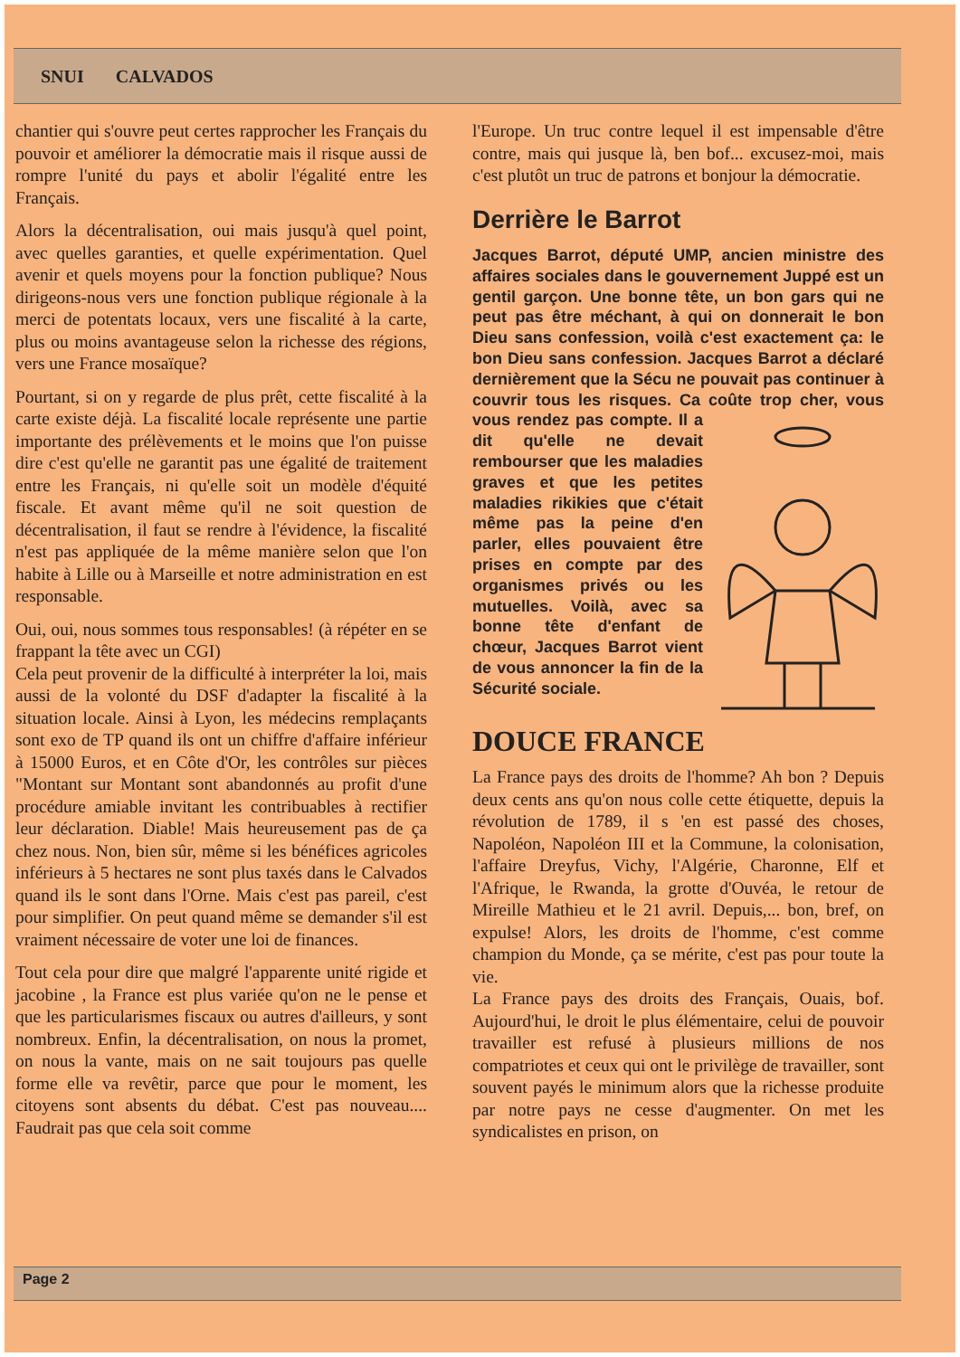SNUI CALVADOS
chantier qui s'ouvre peut certes rapprocher les Français du pouvoir et améliorer la démocratie mais il risque aussi de rompre l'unité du pays et abolir l'égalité entre les Français.
Alors la décentralisation, oui mais jusqu'à quel point, avec quelles garanties, et quelle expérimentation. Quel avenir et quels moyens pour la fonction publique? Nous dirigeons-nous vers une fonction publique régionale à la merci de potentats locaux, vers une fiscalité à la carte, plus ou moins avantageuse selon la richesse des régions, vers une France mosaïque?
Pourtant, si on y regarde de plus prêt, cette fiscalité à la carte existe déjà. La fiscalité locale représente une partie importante des prélèvements et le moins que l'on puisse dire c'est qu'elle ne garantit pas une égalité de traitement entre les Français, ni qu'elle soit un modèle d'équité fiscale. Et avant même qu'il ne soit question de décentralisation, il faut se rendre à l'évidence, la fiscalité n'est pas appliquée de la même manière selon que l'on habite à Lille ou à Marseille et notre administration en est responsable.
Oui, oui, nous sommes tous responsables! (à répéter en se frappant la tête avec un CGI)
Cela peut provenir de la difficulté à interpréter la loi, mais aussi de la volonté du DSF d'adapter la fiscalité à la situation locale. Ainsi à Lyon, les médecins remplaçants sont exo de TP quand ils ont un chiffre d'affaire inférieur à 15000 Euros, et en Côte d'Or, les contrôles sur pièces "Montant sur Montant sont abandonnés au profit d'une procédure amiable invitant les contribuables à rectifier leur déclaration. Diable! Mais heureusement pas de ça chez nous. Non, bien sûr, même si les bénéfices agricoles inférieurs à 5 hectares ne sont plus taxés dans le Calvados quand ils le sont dans l'Orne. Mais c'est pas pareil, c'est pour simplifier. On peut quand même se demander s'il est vraiment nécessaire de voter une loi de finances.
Tout cela pour dire que malgré l'apparente unité rigide et jacobine , la France est plus variée qu'on ne le pense et que les particularismes fiscaux ou autres d'ailleurs, y sont nombreux. Enfin, la décentralisation, on nous la promet, on nous la vante, mais on ne sait toujours pas quelle forme elle va revêtir, parce que pour le moment, les citoyens sont absents du débat. C'est pas nouveau.... Faudrait pas que cela soit comme
l'Europe. Un truc contre lequel il est impensable d'être contre, mais qui jusque là, ben bof... excusez-moi, mais c'est plutôt un truc de patrons et bonjour la démocratie.
Derrière le Barrot
Jacques Barrot, député UMP, ancien ministre des affaires sociales dans le gouvernement Juppé est un gentil garçon. Une bonne tête, un bon gars qui ne peut pas être méchant, à qui on donnerait le bon Dieu sans confession, voilà c'est exactement ça: le bon Dieu sans confession. Jacques Barrot a déclaré dernièrement que la Sécu ne pouvait pas continuer à couvrir tous les risques. Ca coûte trop cher, vous vous rendez pas compte. Il a dit qu'elle ne devait rembourser que les maladies graves et que les petites maladies rikikies que c'était même pas la peine d'en parler, elles pouvaient être prises en compte par des organismes privés ou les mutuelles. Voilà, avec sa bonne tête d'enfant de chœur, Jacques Barrot vient de vous annoncer la fin de la Sécurité sociale.
DOUCE FRANCE
La France pays des droits de l'homme? Ah bon ? Depuis deux cents ans qu'on nous colle cette étiquette, depuis la révolution de 1789, il s 'en est passé des choses, Napoléon, Napoléon III et la Commune, la colonisation, l'affaire Dreyfus, Vichy, l'Algérie, Charonne, Elf et l'Afrique, le Rwanda, la grotte d'Ouvéa, le retour de Mireille Mathieu et le 21 avril. Depuis,... bon, bref, on expulse! Alors, les droits de l'homme, c'est comme champion du Monde, ça se mérite, c'est pas pour toute la vie.
La France pays des droits des Français, Ouais, bof. Aujourd'hui, le droit le plus élémentaire, celui de pouvoir travailler est refusé à plusieurs millions de nos compatriotes et ceux qui ont le privilège de travailler, sont souvent payés le minimum alors que la richesse produite par notre pays ne cesse d'augmenter. On met les syndicalistes en prison, on
Page 2